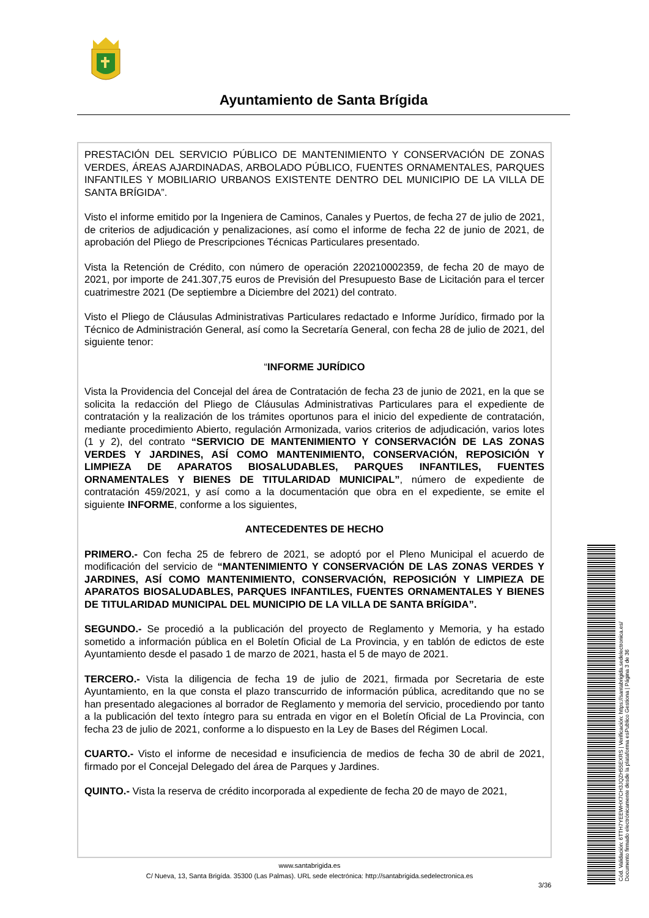Ayuntamiento de Santa Brígida
PRESTACIÓN DEL SERVICIO PÚBLICO DE MANTENIMIENTO Y CONSERVACIÓN DE ZONAS VERDES, ÁREAS AJARDINADAS, ARBOLADO PÚBLICO, FUENTES ORNAMENTALES, PARQUES INFANTILES Y MOBILIARIO URBANOS EXISTENTE DENTRO DEL MUNICIPIO DE LA VILLA DE SANTA BRÍGIDA”.
Visto el informe emitido por la Ingeniera de Caminos, Canales y Puertos, de fecha 27 de julio de 2021, de criterios de adjudicación y penalizaciones, así como el informe de fecha 22 de junio de 2021, de aprobación del Pliego de Prescripciones Técnicas Particulares presentado.
Vista la Retención de Crédito, con número de operación 220210002359, de fecha 20 de mayo de 2021, por importe de 241.307,75 euros de Previsión del Presupuesto Base de Licitación para el tercer cuatrimestre 2021 (De septiembre a Diciembre del 2021) del contrato.
Visto el Pliego de Cláusulas Administrativas Particulares redactado e Informe Jurídico, firmado por la Técnico de Administración General, así como la Secretaría General, con fecha 28 de julio de 2021, del siguiente tenor:
“INFORME JURÍDICO
Vista la Providencia del Concejal del área de Contratación de fecha 23 de junio de 2021, en la que se solicita la redacción del Pliego de Cláusulas Administrativas Particulares para el expediente de contratación y la realización de los trámites oportunos para el inicio del expediente de contratación, mediante procedimiento Abierto, regulación Armonizada, varios criterios de adjudicación, varios lotes (1 y 2), del contrato “SERVICIO DE MANTENIMIENTO Y CONSERVACIÓN DE LAS ZONAS VERDES Y JARDINES, ASÍ COMO MANTENIMIENTO, CONSERVACIÓN, REPOSICIÓN Y LIMPIEZA DE APARATOS BIOSALUDABLES, PARQUES INFANTILES, FUENTES ORNAMENTALES Y BIENES DE TITULARIDAD MUNICIPAL”, número de expediente de contratación 459/2021, y así como a la documentación que obra en el expediente, se emite el siguiente INFORME, conforme a los siguientes,
ANTECEDENTES DE HECHO
PRIMERO.- Con fecha 25 de febrero de 2021, se adoptó por el Pleno Municipal el acuerdo de modificación del servicio de “MANTENIMIENTO Y CONSERVACIÓN DE LAS ZONAS VERDES Y JARDINES, ASÍ COMO MANTENIMIENTO, CONSERVACIÓN, REPOSICIÓN Y LIMPIEZA DE APARATOS BIOSALUDABLES, PARQUES INFANTILES, FUENTES ORNAMENTALES Y BIENES DE TITULARIDAD MUNICIPAL DEL MUNICIPIO DE LA VILLA DE SANTA BRÍGIDA”.
SEGUNDO.- Se procedió a la publicación del proyecto de Reglamento y Memoria, y ha estado sometido a información pública en el Boletín Oficial de La Provincia, y en tablón de edictos de este Ayuntamiento desde el pasado 1 de marzo de 2021, hasta el 5 de mayo de 2021.
TERCERO.- Vista la diligencia de fecha 19 de julio de 2021, firmada por Secretaria de este Ayuntamiento, en la que consta el plazo transcurrido de información pública, acreditando que no se han presentado alegaciones al borrador de Reglamento y memoria del servicio, procediendo por tanto a la publicación del texto íntegro para su entrada en vigor en el Boletín Oficial de La Provincia, con fecha 23 de julio de 2021, conforme a lo dispuesto en la Ley de Bases del Régimen Local.
CUARTO.- Visto el informe de necesidad e insuficiencia de medios de fecha 30 de abril de 2021, firmado por el Concejal Delegado del área de Parques y Jardines.
QUINTO.- Vista la reserva de crédito incorporada al expediente de fecha 20 de mayo de 2021,
www.santabrigida.es
C/ Nueva, 13, Santa Brigída. 35300 (Las Palmas). URL sede electrónica: http://santabrigida.sedelectronica.es
3/36
Cód. Validación: 6TTH7YEEWHX7CH3JQZH55EXRS | Verificación: https://santabrigida.sedelectronica.es/
Documento firmado electrónicamente desde la plataforma esPublico Gestiona | Página 3 de 36